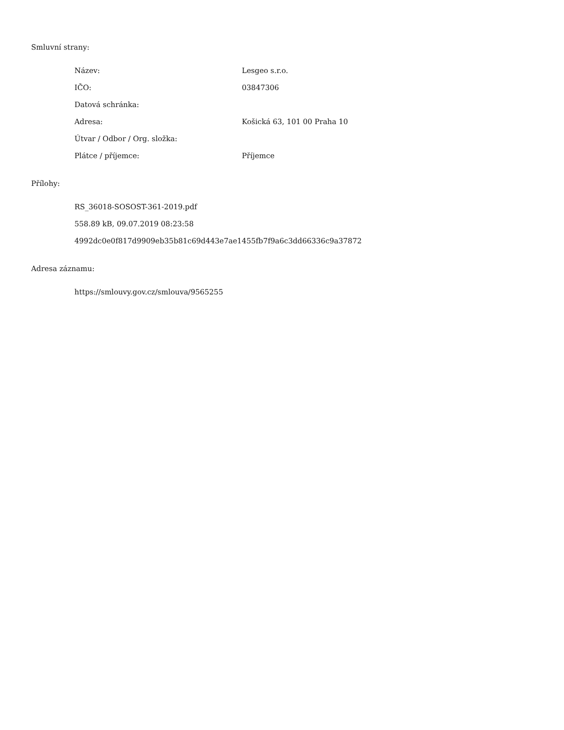Smluvní strany:
| Název: | Lesgeo s.r.o. |
| IČO: | 03847306 |
| Datová schránka: | |
| Adresa: | Košická 63, 101 00 Praha 10 |
| Útvar / Odbor / Org. složka: | |
| Plátce / příjemce: | Příjemce |
Přílohy:
RS_36018-SOSOST-361-2019.pdf
558.89 kB, 09.07.2019 08:23:58
4992dc0e0f817d9909eb35b81c69d443e7ae1455fb7f9a6c3dd66336c9a37872
Adresa záznamu:
https://smlouvy.gov.cz/smlouva/9565255